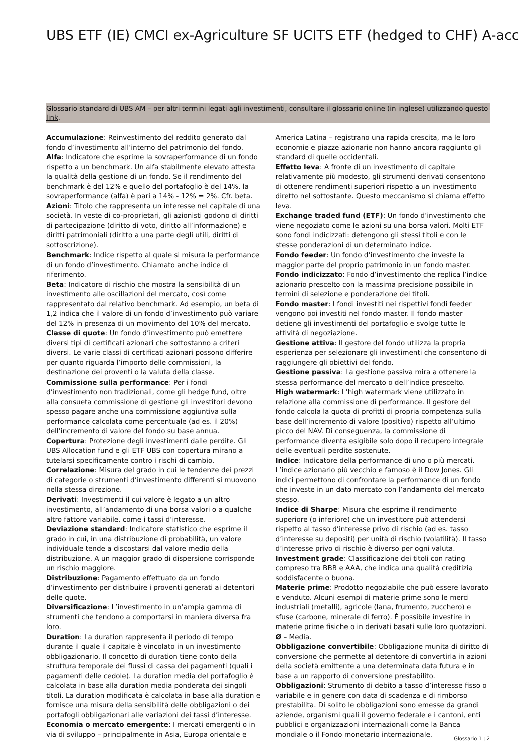UBS ETF (IE) CMCI ex-Agriculture SF UCITS ETF (hedged to CHF) A-acc
Glossario standard di UBS AM – per altri termini legati agli investimenti, consultare il glossario online (in inglese) utilizzando questo link.
Accumulazione: Reinvestimento del reddito generato dal fondo d’investimento all’interno del patrimonio del fondo.
Alfa: Indicatore che esprime la sovraperformance di un fondo rispetto a un benchmark. Un alfa stabilmente elevato attesta la qualità della gestione di un fondo. Se il rendimento del benchmark è del 12% e quello del portafoglio è del 14%, la sovraperformance (alfa) è pari a 14% - 12% = 2%. Cfr. beta.
Azioni: Titolo che rappresenta un interesse nel capitale di una società. In veste di co-proprietari, gli azionisti godono di diritti di partecipazione (diritto di voto, diritto all’informazione) e diritti patrimoniali (diritto a una parte degli utili, diritti di sottoscrizione).
Benchmark: Indice rispetto al quale si misura la performance di un fondo d’investimento. Chiamato anche indice di riferimento.
Beta: Indicatore di rischio che mostra la sensibilità di un investimento alle oscillazioni del mercato, così come rappresentato dal relativo benchmark. Ad esempio, un beta di 1,2 indica che il valore di un fondo d’investimento può variare del 12% in presenza di un movimento del 10% del mercato.
Classe di quote: Un fondo d’investimento può emettere diversi tipi di certificati azionari che sottostanno a criteri diversi. Le varie classi di certificati azionari possono differire per quanto riguarda l’importo delle commissioni, la destinazione dei proventi o la valuta della classe.
Commissione sulla performance: Per i fondi d’investimento non tradizionali, come gli hedge fund, oltre alla consueta commissione di gestione gli investitori devono spesso pagare anche una commissione aggiuntiva sulla performance calcolata come percentuale (ad es. il 20%) dell’incremento di valore del fondo su base annua.
Copertura: Protezione degli investimenti dalle perdite. Gli UBS Allocation fund e gli ETF UBS con copertura mirano a tutelarsi specificamente contro i rischi di cambio.
Correlazione: Misura del grado in cui le tendenze dei prezzi di categorie o strumenti d’investimento differenti si muovono nella stessa direzione.
Derivati: Investimenti il cui valore è legato a un altro investimento, all’andamento di una borsa valori o a qualche altro fattore variabile, come i tassi d’interesse.
Deviazione standard: Indicatore statistico che esprime il grado in cui, in una distribuzione di probabilità, un valore individuale tende a discostarsi dal valore medio della distribuzione. A un maggior grado di dispersione corrisponde un rischio maggiore.
Distribuzione: Pagamento effettuato da un fondo d’investimento per distribuire i proventi generati ai detentori delle quote.
Diversificazione: L’investimento in un’ampia gamma di strumenti che tendono a comportarsi in maniera diversa fra loro.
Duration: La duration rappresenta il periodo di tempo durante il quale il capitale è vincolato in un investimento obbligazionario. Il concetto di duration tiene conto della struttura temporale dei flussi di cassa dei pagamenti (quali i pagamenti delle cedole). La duration media del portafoglio è calcolata in base alla duration media ponderata dei singoli titoli. La duration modificata è calcolata in base alla duration e fornisce una misura della sensibilità delle obbligazioni o dei portafogli obbligazionari alle variazioni dei tassi d’interesse.
Economia o mercato emergente: I mercati emergenti o in via di sviluppo – principalmente in Asia, Europa orientale e America Latina – registrano una rapida crescita, ma le loro economie e piazze azionarie non hanno ancora raggiunto gli standard di quelle occidentali.
Effetto leva: A fronte di un investimento di capitale relativamente più modesto, gli strumenti derivati consentono di ottenere rendimenti superiori rispetto a un investimento diretto nel sottostante. Questo meccanismo si chiama effetto leva.
Exchange traded fund (ETF): Un fondo d’investimento che viene negoziato come le azioni su una borsa valori. Molti ETF sono fondi indicizzati: detengono gli stessi titoli e con le stesse ponderazioni di un determinato indice.
Fondo feeder: Un fondo d’investimento che investe la maggior parte del proprio patrimonio in un fondo master.
Fondo indicizzato: Fondo d’investimento che replica l’indice azionario prescelto con la massima precisione possibile in termini di selezione e ponderazione dei titoli.
Fondo master: I fondi investiti nei rispettivi fondi feeder vengono poi investiti nel fondo master. Il fondo master detiene gli investimenti del portafoglio e svolge tutte le attività di negoziazione.
Gestione attiva: Il gestore del fondo utilizza la propria esperienza per selezionare gli investimenti che consentono di raggiungere gli obiettivi del fondo.
Gestione passiva: La gestione passiva mira a ottenere la stessa performance del mercato o dell’indice prescelto.
High watermark: L’high watermark viene utilizzato in relazione alla commissione di performance. Il gestore del fondo calcola la quota di profitti di propria competenza sulla base dell’incremento di valore (positivo) rispetto all’ultimo picco del NAV. Di conseguenza, la commissione di performance diventa esigibile solo dopo il recupero integrale delle eventuali perdite sostenute.
Indice: Indicatore della performance di uno o più mercati. L’indice azionario più vecchio e famoso è il Dow Jones. Gli indici permettono di confrontare la performance di un fondo che investe in un dato mercato con l’andamento del mercato stesso.
Indice di Sharpe: Misura che esprime il rendimento superiore (o inferiore) che un investitore può attendersi rispetto al tasso d’interesse privo di rischio (ad es. tasso d’interesse su depositi) per unità di rischio (volatilità). Il tasso d’interesse privo di rischio è diverso per ogni valuta.
Investment grade: Classificazione dei titoli con rating compreso tra BBB e AAA, che indica una qualità creditizia soddisfacente o buona.
Materie prime: Prodotto negoziabile che può essere lavorato e venduto. Alcuni esempi di materie prime sono le merci industriali (metalli), agricole (lana, frumento, zucchero) e sfuse (carbone, minerale di ferro). È possibile investire in materie prime fisiche o in derivati basati sulle loro quotazioni.
Ø – Media.
Obbligazione convertibile: Obbligazione munita di diritto di conversione che permette al detentore di convertirla in azioni della società emittente a una determinata data futura e in base a un rapporto di conversione prestabilito.
Obbligazioni: Strumento di debito a tasso d’interesse fisso o variabile e in genere con data di scadenza e di rimborso prestabilita. Di solito le obbligazioni sono emesse da grandi aziende, organismi quali il governo federale e i cantoni, enti pubblici e organizzazioni internazionali come la Banca mondiale o il Fondo monetario internazionale.
Glossario 1 ¦ 2